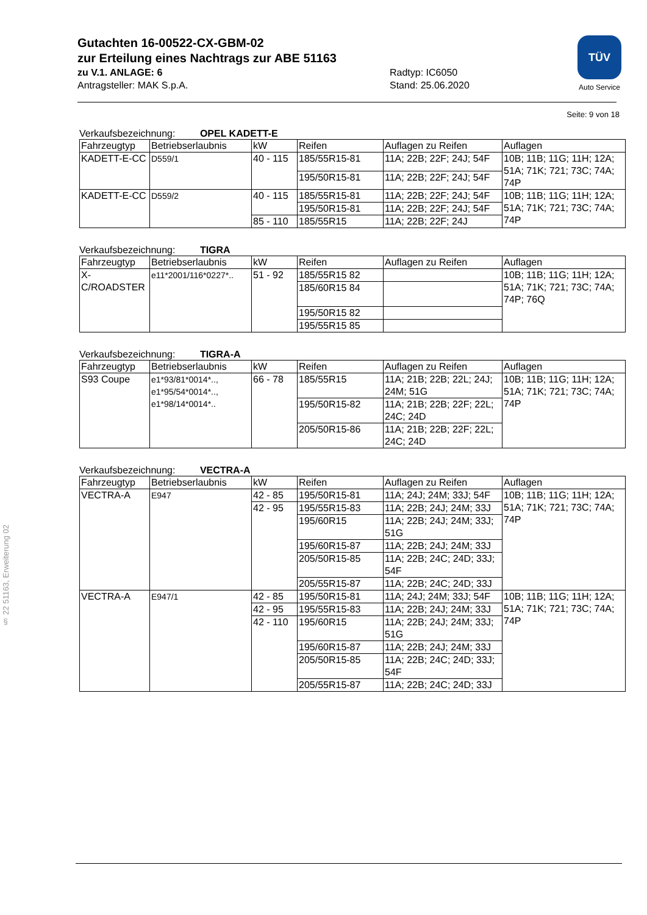§ 22 51163, Erweiterung 02
Gutachten 16-00522-CX-GBM-02
zur Erteilung eines Nachtrags zur ABE 51163
zu V.1. ANLAGE: 6 Radtyp: IC6050
Antragsteller: MAK S.p.A. Stand: 25.06.2020
TÜV
Auto Service
Seite: 9 von 18
Verkaufsbezeichnung: OPEL KADETT-E
| Fahrzeugtyp | Betriebserlaubnis | kW | Reifen | Auflagen zu Reifen | Auflagen |
| --- | --- | --- | --- | --- | --- |
| KADETT-E-CC | D559/1 | 40 - 115 | 185/55R15-81 | 11A; 22B; 22F; 24J; 54F | 10B; 11B; 11G; 11H; 12A; 51A; 71K; 721; 73C; 74A; 74P |
| | | | 195/50R15-81 | 11A; 22B; 22F; 24J; 54F | |
| KADETT-E-CC | D559/2 | 40 - 115 | 185/55R15-81 | 11A; 22B; 22F; 24J; 54F | 10B; 11B; 11G; 11H; 12A; 51A; 71K; 721; 73C; 74A; 74P |
| | | | 195/50R15-81 | 11A; 22B; 22F; 24J; 54F | |
| | | 85 - 110 | 185/55R15 | 11A; 22B; 22F; 24J | |
Verkaufsbezeichnung: TIGRA
| Fahrzeugtyp | Betriebserlaubnis | kW | Reifen | Auflagen zu Reifen | Auflagen |
| --- | --- | --- | --- | --- | --- |
| X-C/ROADSTER | e11*2001/116*0227*.. | 51 - 92 | 185/55R15 82 | | 10B; 11B; 11G; 11H; 12A; 51A; 71K; 721; 73C; 74A; 74P; 76Q |
| | | | 185/60R15 84 | | |
| | | | 195/50R15 82 | | |
| | | | 195/55R15 85 | | |
Verkaufsbezeichnung: TIGRA-A
| Fahrzeugtyp | Betriebserlaubnis | kW | Reifen | Auflagen zu Reifen | Auflagen |
| --- | --- | --- | --- | --- | --- |
| S93 Coupe | e1*93/81*0014*.., e1*95/54*0014*.., e1*98/14*0014*.. | 66 - 78 | 185/55R15 | 11A; 21B; 22B; 22L; 24J; 24M; 51G | 10B; 11B; 11G; 11H; 12A; 51A; 71K; 721; 73C; 74A; 74P |
| | | | 195/50R15-82 | 11A; 21B; 22B; 22F; 22L; 24C; 24D | |
| | | | 205/50R15-86 | 11A; 21B; 22B; 22F; 22L; 24C; 24D | |
Verkaufsbezeichnung: VECTRA-A
| Fahrzeugtyp | Betriebserlaubnis | kW | Reifen | Auflagen zu Reifen | Auflagen |
| --- | --- | --- | --- | --- | --- |
| VECTRA-A | E947 | 42 - 85 | 195/50R15-81 | 11A; 24J; 24M; 33J; 54F | 10B; 11B; 11G; 11H; 12A; 51A; 71K; 721; 73C; 74A; 74P |
| | | 42 - 95 | 195/55R15-83 | 11A; 22B; 24J; 24M; 33J | |
| | | | 195/60R15 | 11A; 22B; 24J; 24M; 33J; 51G | |
| | | | 195/60R15-87 | 11A; 22B; 24J; 24M; 33J | |
| | | | 205/50R15-85 | 11A; 22B; 24C; 24D; 33J; 54F | |
| | | | 205/55R15-87 | 11A; 22B; 24C; 24D; 33J | |
| VECTRA-A | E947/1 | 42 - 85 | 195/50R15-81 | 11A; 24J; 24M; 33J; 54F | 10B; 11B; 11G; 11H; 12A; 51A; 71K; 721; 73C; 74A; 74P |
| | | 42 - 95 | 195/55R15-83 | 11A; 22B; 24J; 24M; 33J | |
| | | 42 - 110 | 195/60R15 | 11A; 22B; 24J; 24M; 33J; 51G | |
| | | | 195/60R15-87 | 11A; 22B; 24J; 24M; 33J | |
| | | | 205/50R15-85 | 11A; 22B; 24C; 24D; 33J; 54F | |
| | | | 205/55R15-87 | 11A; 22B; 24C; 24D; 33J | |